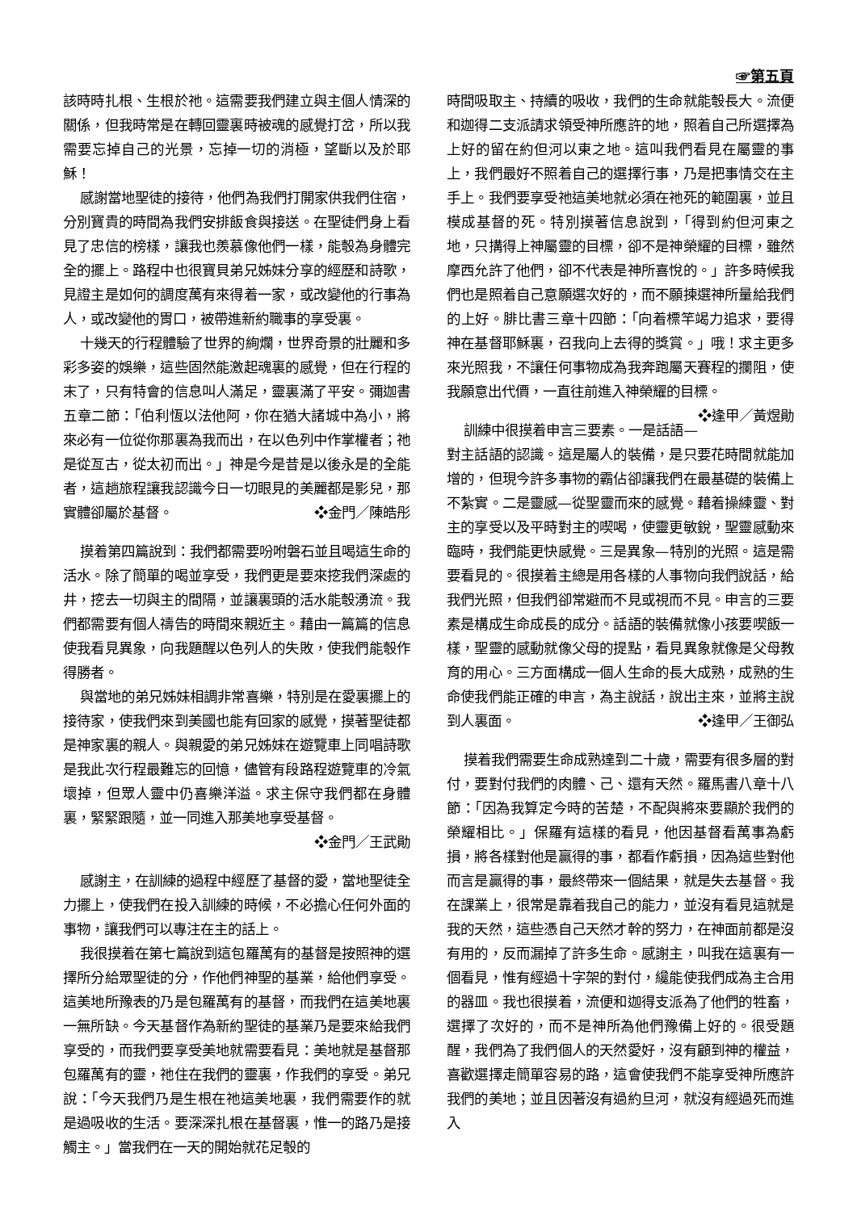☞第五頁
該時時扎根、生根於祂。這需要我們建立與主個人情深的關係，但我時常是在轉回靈裏時被魂的感覺打岔，所以我需要忘掉自己的光景，忘掉一切的消極，望斷以及於耶穌！
感謝當地聖徒的接待，他們為我們打開家供我們住宿，分別寶貴的時間為我們安排飯食與接送。在聖徒們身上看見了忠信的榜樣，讓我也羨慕像他們一樣，能彀為身體完全的擺上。路程中也很寶貝弟兄姊妹分享的經歷和詩歌，見證主是如何的調度萬有來得着一家，或改變他的行事為人，或改變他的胃口，被帶進新約職事的享受裏。
十幾天的行程體驗了世界的絢爛，世界奇景的壯麗和多彩多姿的娛樂，這些固然能激起魂裏的感覺，但在行程的末了，只有特會的信息叫人滿足，靈裏滿了平安。彌迦書五章二節：「伯利恆以法他阿，你在猶大諸城中為小，將來必有一位從你那裏為我而出，在以色列中作掌權者；祂是從亙古，從太初而出。」神是今是昔是以後永是的全能者，這趟旅程讓我認識今日一切眼見的美麗都是影兒，那實體卻屬於基督。 ❖金門／陳皓彤
摸着第四篇說到：我們都需要吩咐磐石並且喝這生命的活水。除了簡單的喝並享受，我們更是要來挖我們深處的井，挖去一切與主的間隔，並讓裏頭的活水能彀湧流。我們都需要有個人禱告的時間來親近主。藉由一篇篇的信息使我看見異象，向我題醒以色列人的失敗，使我們能彀作得勝者。
與當地的弟兄姊妹相調非常喜樂，特別是在愛裏擺上的接待家，使我們來到美國也能有回家的感覺，摸著聖徒都是神家裏的親人。與親愛的弟兄姊妹在遊覽車上同唱詩歌是我此次行程最難忘的回憶，儘管有段路程遊覽車的冷氣壞掉，但眾人靈中仍喜樂洋溢。求主保守我們都在身體裏，緊緊跟隨，並一同進入那美地享受基督。
❖金門／王武勛
感謝主，在訓練的過程中經歷了基督的愛，當地聖徒全力擺上，使我們在投入訓練的時候，不必擔心任何外面的事物，讓我們可以專注在主的話上。
我很摸着在第七篇說到這包羅萬有的基督是按照神的選擇所分給眾聖徒的分，作他們神聖的基業，給他們享受。這美地所豫表的乃是包羅萬有的基督，而我們在這美地裏一無所缺。今天基督作為新約聖徒的基業乃是要來給我們享受的，而我們要享受美地就需要看見：美地就是基督那包羅萬有的靈，祂住在我們的靈裏，作我們的享受。弟兄說：「今天我們乃是生根在祂這美地裏，我們需要作的就是過吸收的生活。要深深扎根在基督裏，惟一的路乃是接觸主。」當我們在一天的開始就花足彀的
時間吸取主、持續的吸收，我們的生命就能彀長大。流便和迦得二支派請求領受神所應許的地，照着自己所選擇為上好的留在約但河以東之地。這叫我們看見在屬靈的事上，我們最好不照着自己的選擇行事，乃是把事情交在主手上。我們要享受祂這美地就必須在祂死的範圍裏，並且模成基督的死。特別摸著信息說到，「得到約但河東之地，只搆得上神屬靈的目標，卻不是神榮耀的目標，雖然摩西允許了他們，卻不代表是神所喜悅的。」許多時候我們也是照着自己意願選次好的，而不願揀選神所量給我們的上好。腓比書三章十四節：「向着標竿竭力追求，要得神在基督耶穌裏，召我向上去得的獎賞。」哦！求主更多來光照我，不讓任何事物成為我奔跑屬天賽程的攔阻，使我願意出代價，一直往前進入神榮耀的目標。 ❖逢甲／黃煜勛
訓練中很摸着申言三要素。一是話語—對主話語的認識。這是屬人的裝備，是只要花時間就能加增的，但現今許多事物的霸佔卻讓我們在最基礎的裝備上不紮實。二是靈感—從聖靈而來的感覺。藉着操練靈、對主的享受以及平時對主的喫喝，使靈更敏銳，聖靈感動來臨時，我們能更快感覺。三是異象—特別的光照。這是需要看見的。很摸着主總是用各樣的人事物向我們說話，給我們光照，但我們卻常避而不見或視而不見。申言的三要素是構成生命成長的成分。話語的裝備就像小孩要喫飯一樣，聖靈的感動就像父母的提點，看見異象就像是父母教育的用心。三方面構成一個人生命的長大成熟，成熟的生命使我們能正確的申言，為主說話，說出主來，並將主說到人裏面。 ❖逢甲／王御弘
摸着我們需要生命成熟達到二十歲，需要有很多層的對付，要對付我們的肉體、己、還有天然。羅馬書八章十八節：「因為我算定今時的苦楚，不配與將來要顯於我們的榮耀相比。」保羅有這樣的看見，他因基督看萬事為虧損，將各樣對他是贏得的事，都看作虧損，因為這些對他而言是贏得的事，最終帶來一個結果，就是失去基督。我在課業上，很常是靠着我自己的能力，並沒有看見這就是我的天然，這些憑自己天然才幹的努力，在神面前都是沒有用的，反而漏掉了許多生命。感謝主，叫我在這裏有一個看見，惟有經過十字架的對付，纔能使我們成為主合用的器皿。我也很摸着，流便和迦得支派為了他們的牲畜，選擇了次好的，而不是神所為他們豫備上好的。很受題醒，我們為了我們個人的天然愛好，沒有顧到神的權益，喜歡選擇走簡單容易的路，這會使我們不能享受神所應許我們的美地；並且因著沒有過約旦河，就沒有經過死而進入